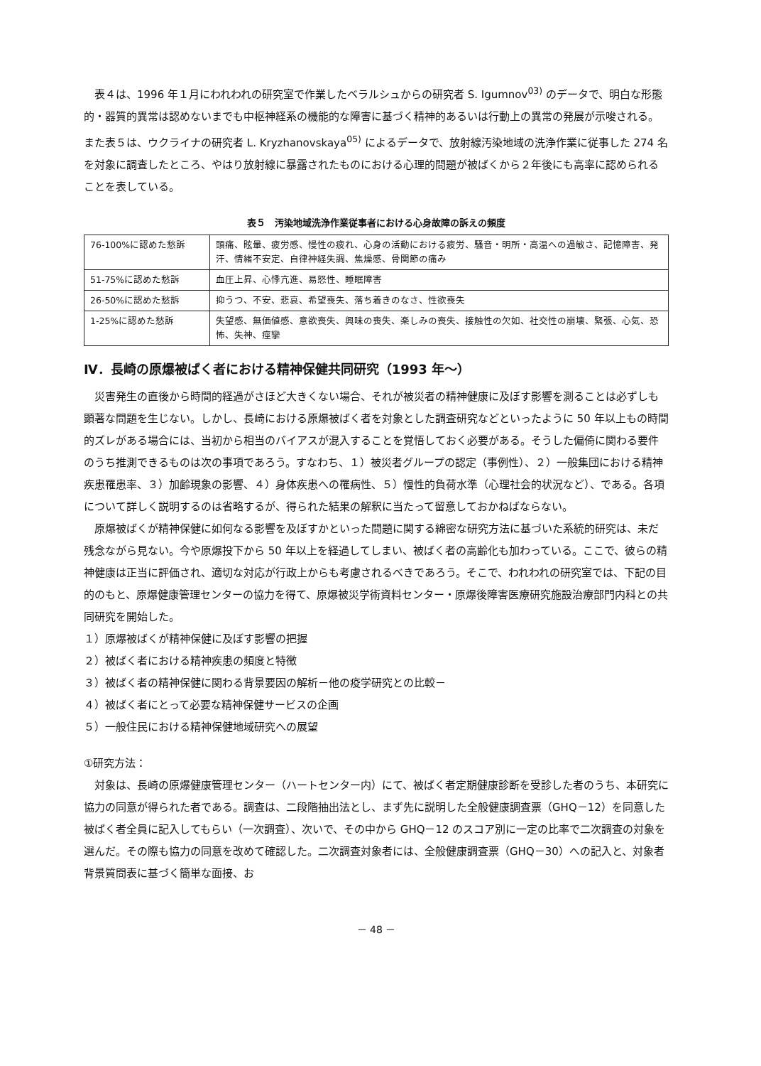表４は、1996 年１月にわれわれの研究室で作業したベラルシュからの研究者 S. Igumnov<sup>03)</sup> のデータで、明白な形態的・器質的異常は認めないまでも中枢神経系の機能的な障害に基づく精神的あるいは行動上の異常の発展が示唆される。また表５は、ウクライナの研究者 L. Kryzhanovskaya<sup>05)</sup> によるデータで、放射線汚染地域の洗浄作業に従事した 274 名を対象に調査したところ、やはり放射線に暴露されたものにおける心理的問題が被ばくから２年後にも高率に認められることを表している。
表５　汚染地域洗浄作業従事者における心身故障の訴えの頻度
| 76-100%に認めた愁訴 | 頭痛、眩暈、疲労感、慢性の疲れ、心身の活動における疲労、騒音・明所・高温への過敏さ、記憶障害、発汗、情緒不安定、自律神経失調、焦燥感、骨関節の痛み |
| 51-75%に認めた愁訴 | 血圧上昇、心悸亢進、易怒性、睡眠障害 |
| 26-50%に認めた愁訴 | 抑うつ、不安、悲哀、希望喪失、落ち着きのなさ、性欲喪失 |
| 1-25%に認めた愁訴 | 失望感、無価値感、意欲喪失、興味の喪失、楽しみの喪失、接触性の欠如、社交性の崩壊、緊張、心気、恐怖、失神、痙攣 |
Ⅳ．長崎の原爆被ばく者における精神保健共同研究（1993 年～）
災害発生の直後から時間的経過がさほど大きくない場合、それが被災者の精神健康に及ぼす影響を測ることは必ずしも顕著な問題を生じない。しかし、長崎における原爆被ばく者を対象とした調査研究などといったように 50 年以上もの時間的ズレがある場合には、当初から相当のバイアスが混入することを覚悟しておく必要がある。そうした偏倚に関わる要件のうち推測できるものは次の事項であろう。すなわち、１）被災者グループの認定（事例性）、２）一般集団における精神疾患罹患率、３）加齢現象の影響、４）身体疾患への罹病性、５）慢性的負荷水準（心理社会的状況など）、である。各項について詳しく説明するのは省略するが、得られた結果の解釈に当たって留意しておかねばならない。
原爆被ばくが精神保健に如何なる影響を及ぼすかといった問題に関する綿密な研究方法に基づいた系統的研究は、未だ残念ながら見ない。今や原爆投下から 50 年以上を経過してしまい、被ばく者の高齢化も加わっている。ここで、彼らの精神健康は正当に評価され、適切な対応が行政上からも考慮されるべきであろう。そこで、われわれの研究室では、下記の目的のもと、原爆健康管理センターの協力を得て、原爆被災学術資料センター・原爆後障害医療研究施設治療部門内科との共同研究を開始した。
１）原爆被ばくが精神保健に及ぼす影響の把握
２）被ばく者における精神疾患の頻度と特徴
３）被ばく者の精神保健に関わる背景要因の解析－他の疫学研究との比較－
４）被ばく者にとって必要な精神保健サービスの企画
５）一般住民における精神保健地域研究への展望
①研究方法：
対象は、長崎の原爆健康管理センター（ハートセンター内）にて、被ばく者定期健康診断を受診した者のうち、本研究に協力の同意が得られた者である。調査は、二段階抽出法とし、まず先に説明した全般健康調査票（GHQ－12）を同意した被ばく者全員に記入してもらい（一次調査）、次いで、その中から GHQ－12 のスコア別に一定の比率で二次調査の対象を選んだ。その際も協力の同意を改めて確認した。二次調査対象者には、全般健康調査票（GHQ－30）への記入と、対象者背景質問表に基づく簡単な面接、お
－ 48 －